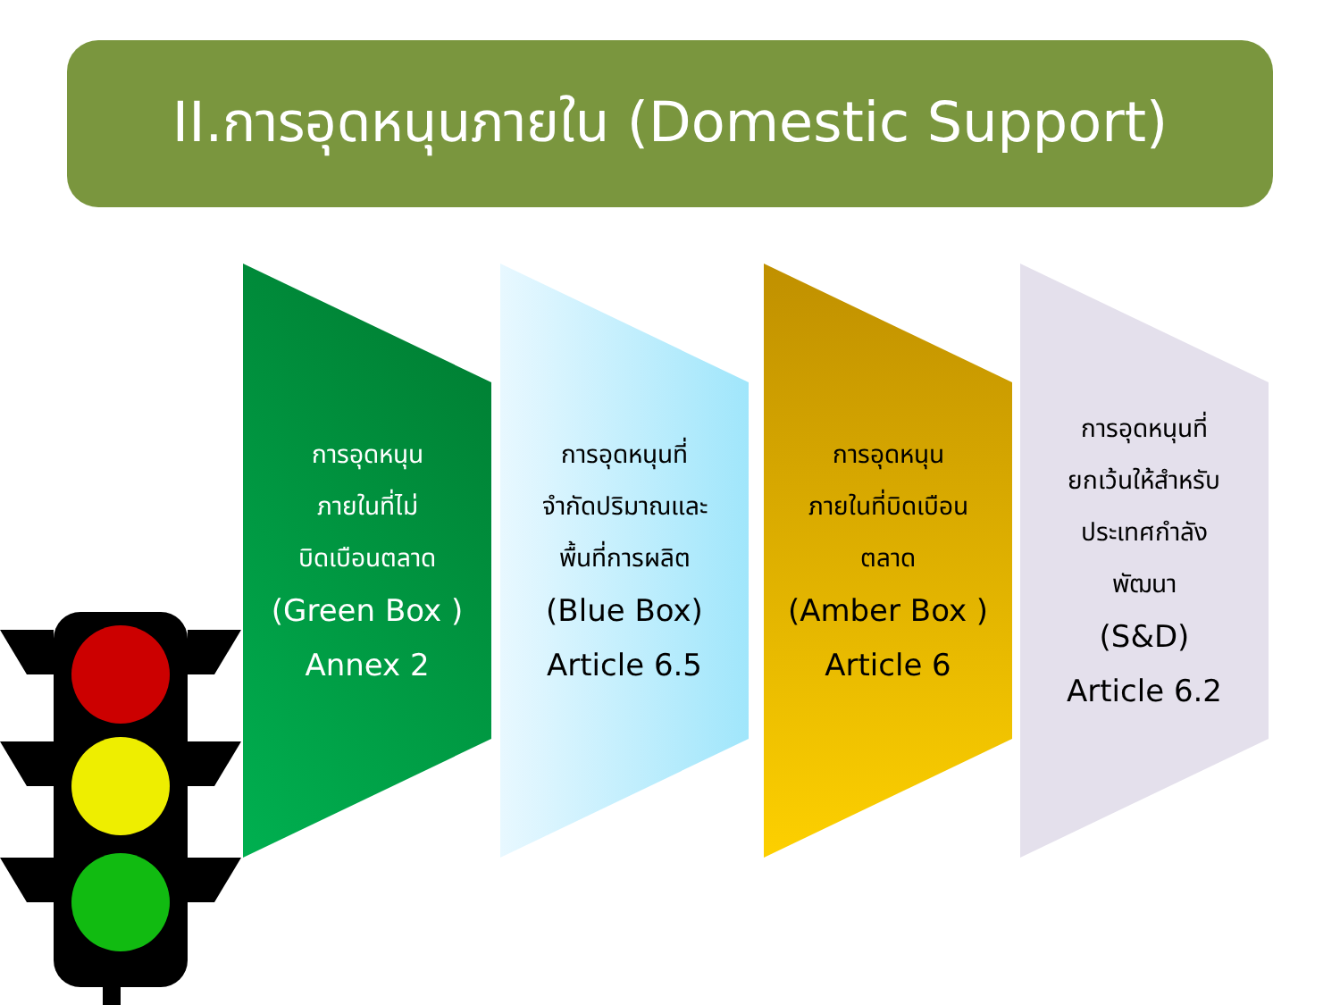II.การอุดหนุนภายใน (Domestic Support)
การอุดหนุน
ภายในที่ไม่
บิดเบือนตลาด
(Green Box )
Annex 2
การอุดหนุนที่
จำกัดปริมาณและ
พื้นที่การผลิต
(Blue Box)
Article 6.5
การอุดหนุน
ภายในที่บิดเบือน
ตลาด
(Amber Box )
Article 6
การอุดหนุนที่
ยกเว้นให้สำหรับ
ประเทศกำลัง
พัฒนา
(S&D)
Article 6.2